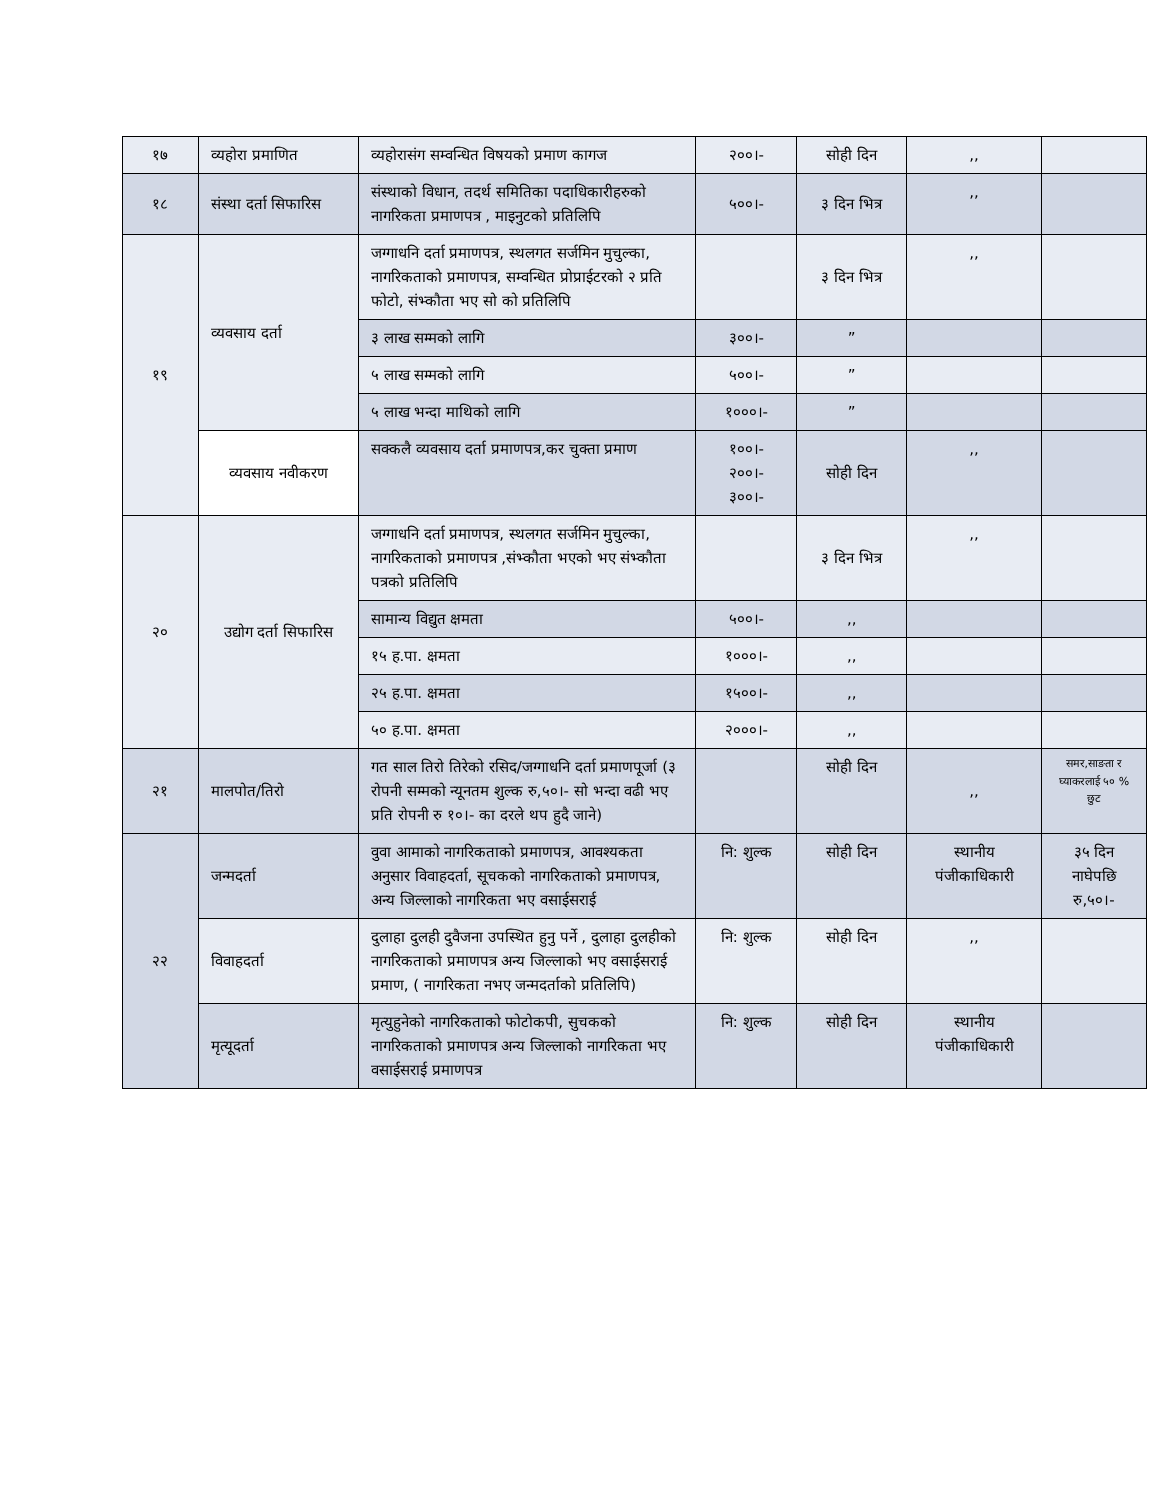| १७ | व्यहोरा प्रमाणित | व्यहोरासंग सम्वन्धित विषयको प्रमाण कागज | २००।- | सोही दिन | ,, | |
| १८ | संस्था दर्ता सिफारिस | संस्थाको विधान, तदर्थ समितिका पदाधिकारीहरुको नागरिकता प्रमाणपत्र , माइनुटको प्रतिलिपि | ५००।- | ३ दिन भित्र | ,, | |
| १९ | व्यवसाय दर्ता | जग्गाधनि दर्ता प्रमाणपत्र, स्थलगत सर्जमिन मुचुल्का, नागरिकताको प्रमाणपत्र, सम्वन्धित प्रोप्राईटरको २ प्रति फोटो, संभ्कौता भए सो को प्रतिलिपि | | ३ दिन भित्र | ,, | |
| | | ३ लाख सम्मको लागि | ३००।- | ” | | |
| | | ५ लाख सम्मको लागि | ५००।- | ” | | |
| | | ५ लाख भन्दा माथिको लागि | १०००।- | ” | | |
| | व्यवसाय नवीकरण | सक्कलै व्यवसाय दर्ता प्रमाणपत्र,कर चुक्ता प्रमाण | १००।- २००।- ३००।- | सोही दिन | ,, | |
| २० | उद्योग दर्ता सिफारिस | जग्गाधनि दर्ता प्रमाणपत्र, स्थलगत सर्जमिन मुचुल्का, नागरिकताको प्रमाणपत्र ,संभ्कौता भएको भए संभ्कौता पत्रको प्रतिलिपि | | ३ दिन भित्र | ,, | |
| | | सामान्य विद्युत क्षमता | ५००।- | ,, | | |
| | | १५ ह.पा. क्षमता | १०००।- | ,, | | |
| | | २५ ह.पा. क्षमता | १५००।- | ,, | | |
| | | ५० ह.पा. क्षमता | २०००।- | ,, | | |
| २१ | मालपोत/तिरो | गत साल तिरो तिरेको रसिद/जग्गाधनि दर्ता प्रमाणपूर्जा (३ रोपनी सम्मको न्यूनतम शुल्क रु,५०।- सो भन्दा वढी भए प्रति रोपनी रु १०।- का दरले थप हुदै जाने) | | सोही दिन | ,, | समर,साङता र घ्याकरलाई ५० % छुट |
| २२ | जन्मदर्ता | वुवा आमाको नागरिकताको प्रमाणपत्र, आवश्यकता अनुसार विवाहदर्ता, सूचकको नागरिकताको प्रमाणपत्र, अन्य जिल्लाको नागरिकता भए वसाईसराई | नि: शुल्क | सोही दिन | स्थानीय पंजीकाधिकारी | ३५ दिन नाघेपछि रु,५०।- |
| | विवाहदर्ता | दुलाहा दुलही दुवैजना उपस्थित हुनु पर्ने , दुलाहा दुलहीको नागरिकताको प्रमाणपत्र अन्य जिल्लाको भए वसाईसराई प्रमाण, ( नागरिकता नभए जन्मदर्ताको प्रतिलिपि) | नि: शुल्क | सोही दिन | ,, | |
| | मृत्यूदर्ता | मृत्युहुनेको नागरिकताको फोटोकपी, सुचकको नागरिकताको प्रमाणपत्र अन्य जिल्लाको नागरिकता भए वसाईसराई प्रमाणपत्र | नि: शुल्क | सोही दिन | स्थानीय पंजीकाधिकारी | |